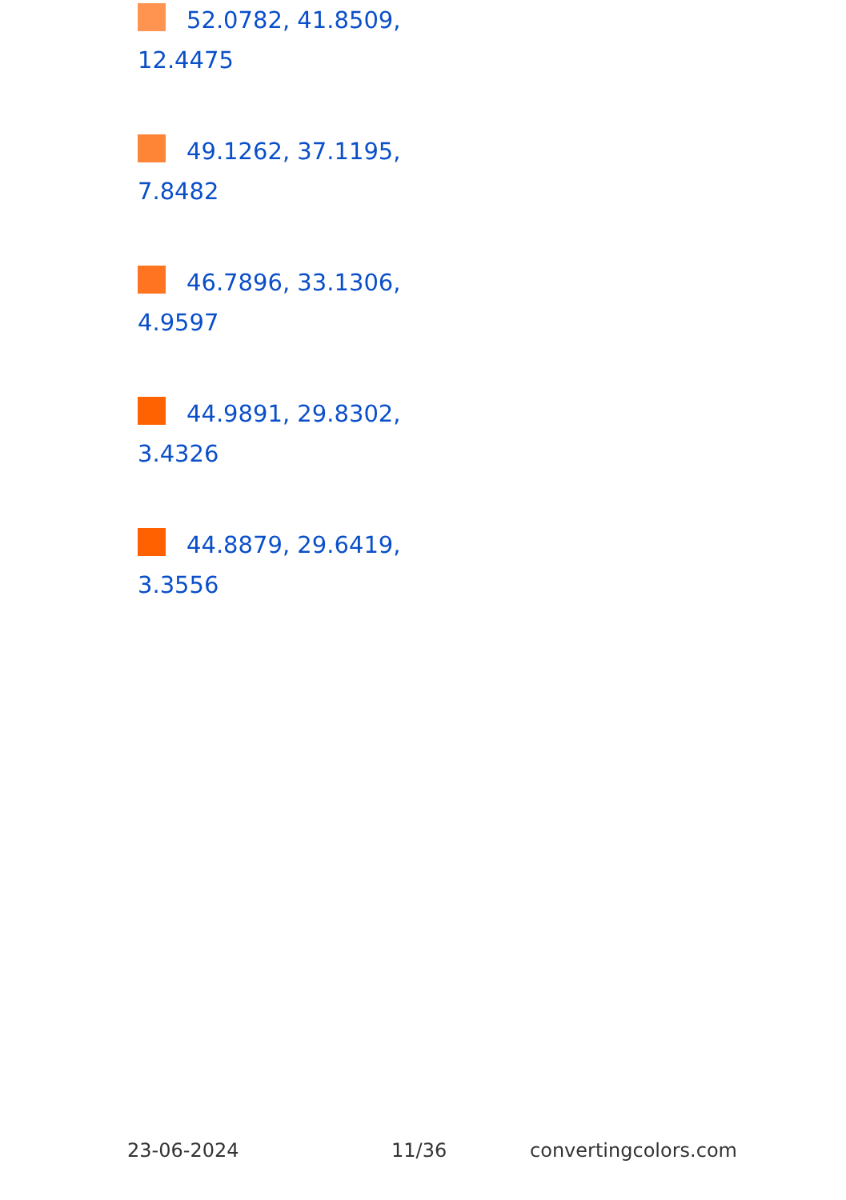52.0782, 41.8509, 12.4475
49.1262, 37.1195, 7.8482
46.7896, 33.1306, 4.9597
44.9891, 29.8302, 3.4326
44.8879, 29.6419, 3.3556
23-06-2024 11/36 convertingcolors.com